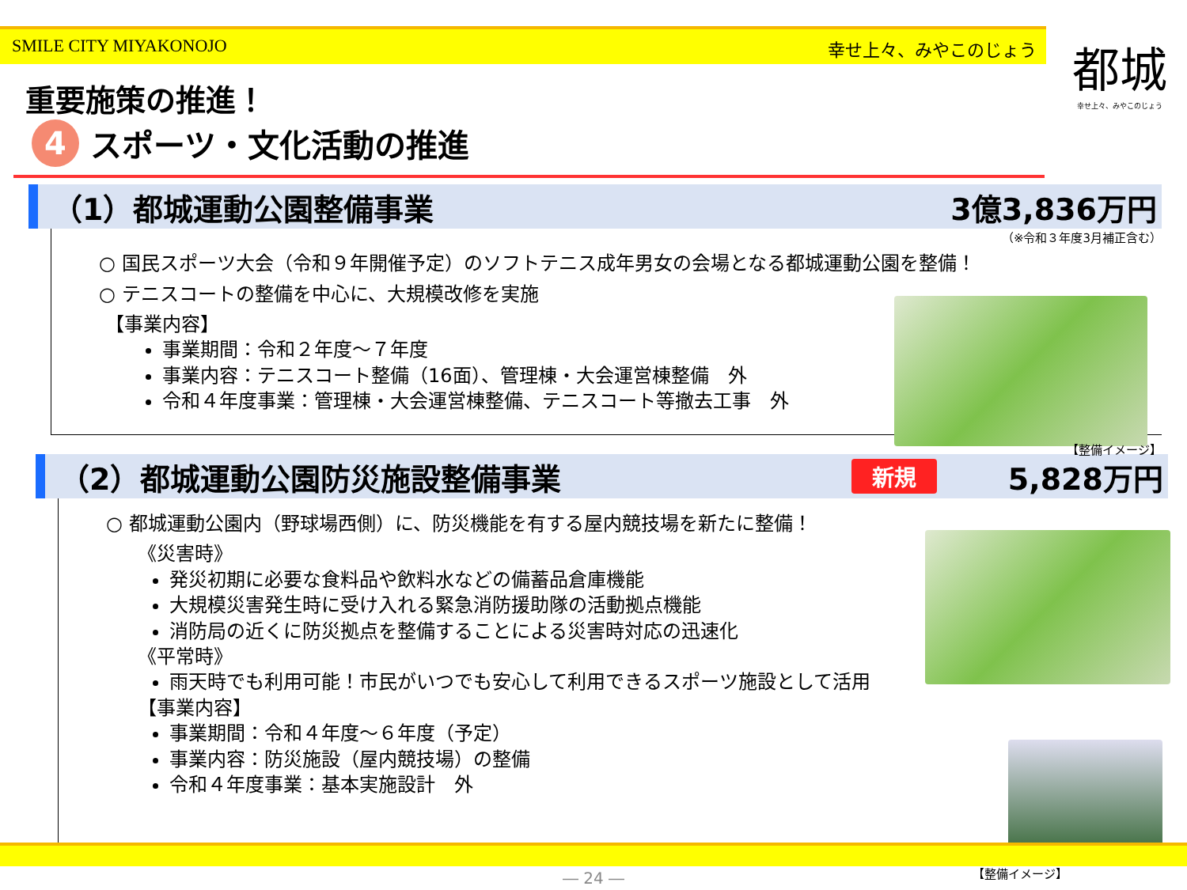SMILE CITY MIYAKONOJO 幸せ上々、みやこのじょう
都城
幸せ上々、みやこのじょう
重要施策の推進！
4 スポーツ・文化活動の推進
（1）都城運動公園整備事業 3億3,836万円
（※令和３年度3月補正含む）
○ 国民スポーツ大会（令和９年開催予定）のソフトテニス成年男女の会場となる都城運動公園を整備！
○ テニスコートの整備を中心に、大規模改修を実施
【事業内容】
事業期間：令和２年度～７年度
事業内容：テニスコート整備（16面）、管理棟・大会運営棟整備　外
令和４年度事業：管理棟・大会運営棟整備、テニスコート等撤去工事　外
【整備イメージ】
（2）都城運動公園防災施設整備事業 新規 5,828万円
○ 都城運動公園内（野球場西側）に、防災機能を有する屋内競技場を新たに整備！
《災害時》
発災初期に必要な食料品や飲料水などの備蓄品倉庫機能
大規模災害発生時に受け入れる緊急消防援助隊の活動拠点機能
消防局の近くに防災拠点を整備することによる災害時対応の迅速化
《平常時》
雨天時でも利用可能！市民がいつでも安心して利用できるスポーツ施設として活用
【事業内容】
事業期間：令和４年度～６年度（予定）
事業内容：防災施設（屋内競技場）の整備
令和４年度事業：基本実施設計　外
【整備イメージ】
― 24 ―